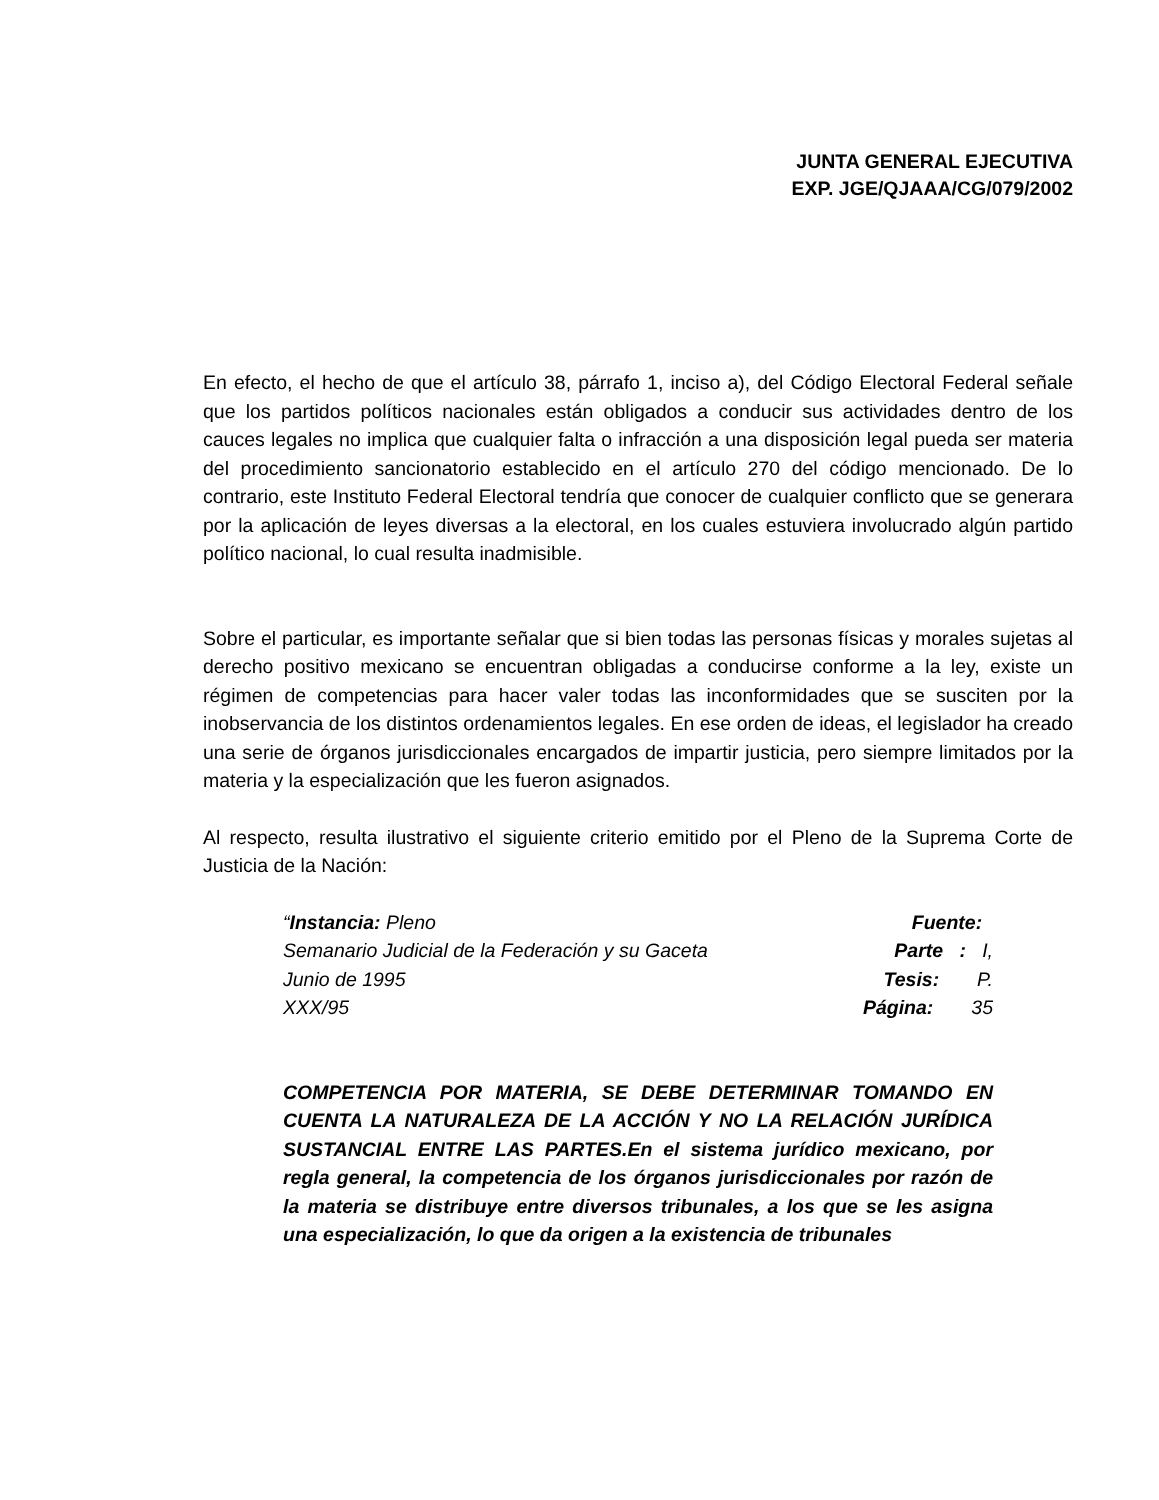JUNTA GENERAL EJECUTIVA
EXP. JGE/QJAAA/CG/079/2002
En efecto, el hecho de que el artículo 38, párrafo 1, inciso a), del Código Electoral Federal señale que los partidos políticos nacionales están obligados a conducir sus actividades dentro de los cauces legales no implica que cualquier falta o infracción a una disposición legal pueda ser materia del procedimiento sancionatorio establecido en el artículo 270 del código mencionado. De lo contrario, este Instituto Federal Electoral tendría que conocer de cualquier conflicto que se generara por la aplicación de leyes diversas a la electoral, en los cuales estuviera involucrado algún partido político nacional, lo cual resulta inadmisible.
Sobre el particular, es importante señalar que si bien todas las personas físicas y morales sujetas al derecho positivo mexicano se encuentran obligadas a conducirse conforme a la ley, existe un régimen de competencias para hacer valer todas las inconformidades que se susciten por la inobservancia de los distintos ordenamientos legales. En ese orden de ideas, el legislador ha creado una serie de órganos jurisdiccionales encargados de impartir justicia, pero siempre limitados por la materia y la especialización que les fueron asignados.
Al respecto, resulta ilustrativo el siguiente criterio emitido por el Pleno de la Suprema Corte de Justicia de la Nación:
“Instancia: Pleno Fuente:
Semanario Judicial de la Federación y su Gaceta Parte : I,
Junio de 1995 Tesis: P.
XXX/95 Página: 35
COMPETENCIA POR MATERIA, SE DEBE DETERMINAR TOMANDO EN CUENTA LA NATURALEZA DE LA ACCIÓN Y NO LA RELACIÓN JURÍDICA SUSTANCIAL ENTRE LAS PARTES.En el sistema jurídico mexicano, por regla general, la competencia de los órganos jurisdiccionales por razón de la materia se distribuye entre diversos tribunales, a los que se les asigna una especialización, lo que da origen a la existencia de tribunales